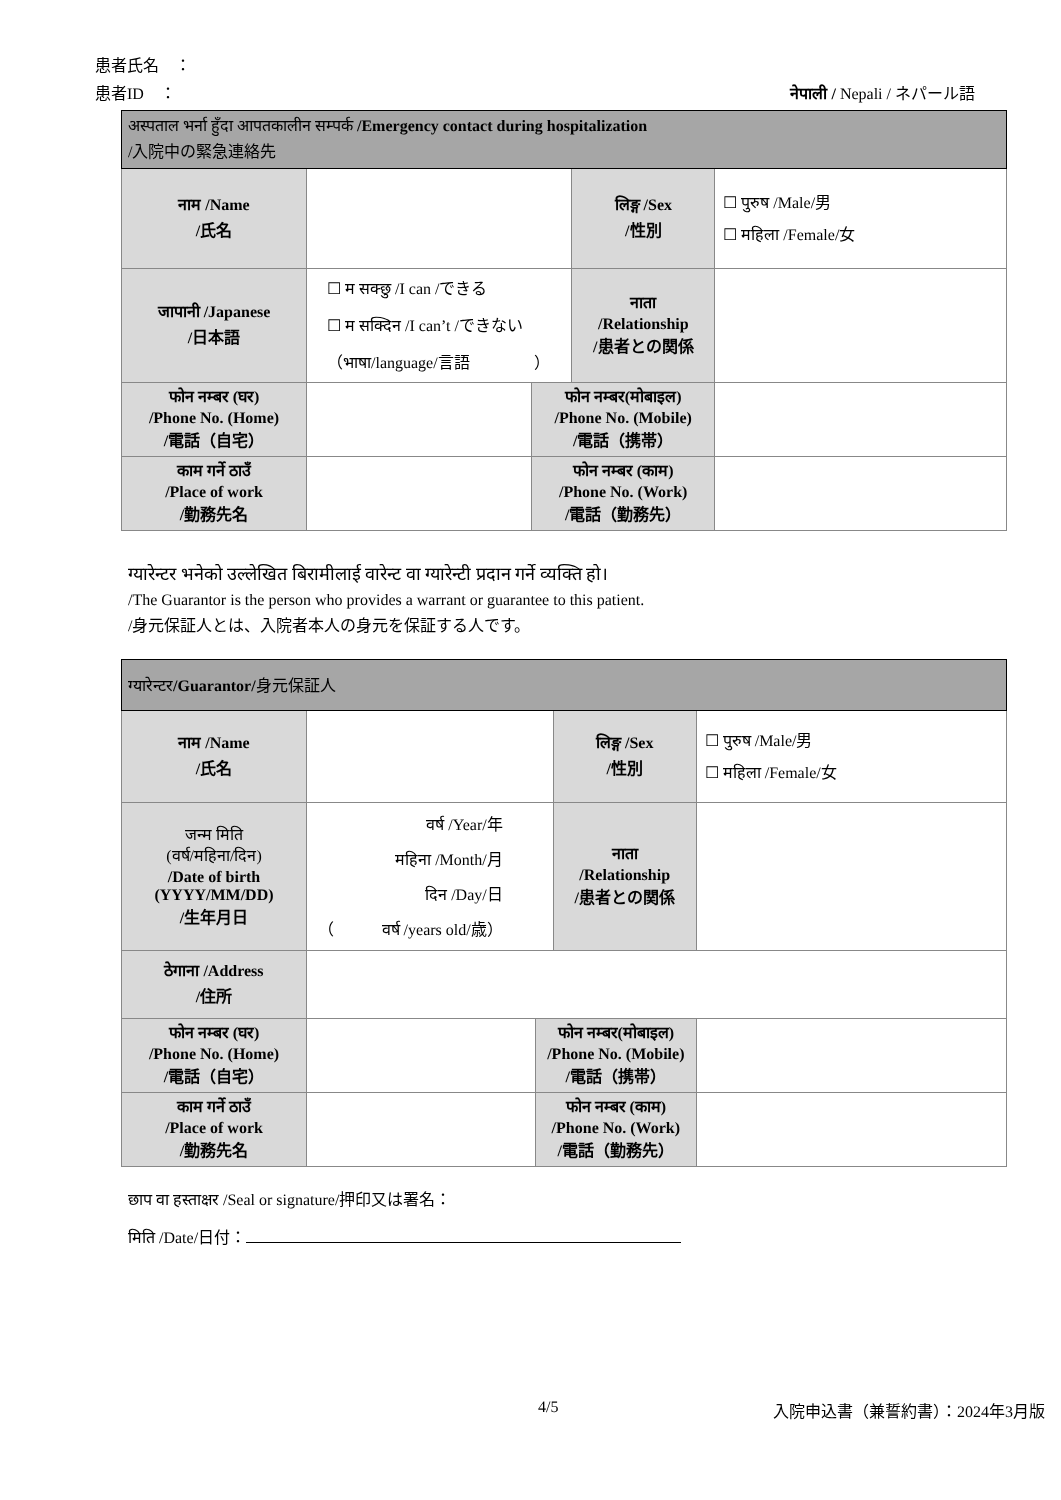患者氏名　：
患者ID　： नेपाली / Nepali / ネパール語
| अस्पताल भर्ना हुँदा आपतकालीन सम्पर्क /Emergency contact during hospitalization /入院中の緊急連絡先 | | | | |
| नाम /Name /氏名 | | | लिङ्ग /Sex /性別 | ☐ पुरुष /Male/男 ☐ महिला /Female/女 |
| जापानी /Japanese /日本語 | ☐ म सक्छु /I can /できる ☐ म सक्दिन /I can’t /できない （भाषा/language/言語 ） | | नाता /Relationship /患者との関係 | |
| फोन नम्बर (घर) /Phone No. (Home) /電話（自宅） | | फोन नम्बर(मोबाइल) /Phone No. (Mobile) /電話（携帯） | | |
| काम गर्ने ठाउँ /Place of work /勤務先名 | | फोन नम्बर (काम) /Phone No. (Work) /電話（勤務先） | | |
ग्यारेन्टर भनेको उल्लेखित बिरामीलाई वारेन्ट वा ग्यारेन्टी प्रदान गर्ने व्यक्ति हो।
/The Guarantor is the person who provides a warrant or guarantee to this patient.
/身元保証人とは、入院者本人の身元を保証する人です。
| ग्यारेन्टर /Guarantor/ 身元保証人 | | | | |
| नाम /Name /氏名 | | | लिङ्ग /Sex /性別 | ☐ पुरुष /Male/男 ☐ महिला /Female/女 |
| जन्म मिति (वर्ष/महिना/दिन) /Date of birth (YYYY/MM/DD) /生年月日 | वर्ष /Year/年 महिना /Month/月 दिन /Day/日 （ वर्ष /years old/歳） | | नाता /Relationship /患者との関係 | |
| ठेगाना /Address /住所 | | | | |
| फोन नम्बर (घर) /Phone No. (Home) /電話（自宅） | | फोन नम्बर(मोबाइल) /Phone No. (Mobile) /電話（携帯） | | |
| काम गर्ने ठाउँ /Place of work /勤務先名 | | फोन नम्बर (काम) /Phone No. (Work) /電話（勤務先） | | |
छाप वा हस्ताक्षर /Seal or signature/押印又は署名：
मिति /Date/日付：
4/5 入院申込書（兼誓約書）：2024年3月版